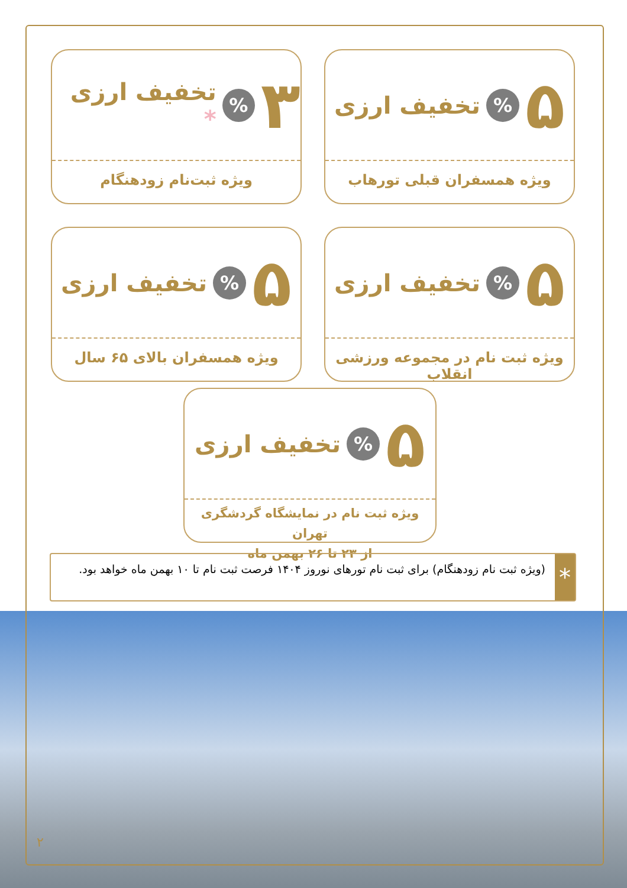۵
%
تخفیف ارزی
ویژه همسفران قبلی تورهاب
۳
%
تخفیف ارزی *
ویژه ثبت‌نام زودهنگام
۵
%
تخفیف ارزی
ویژه ثبت نام در مجموعه ورزشی انقلاب
۵
%
تخفیف ارزی
ویژه همسفران بالای ۶۵ سال
۵
%
تخفیف ارزی
ویژه ثبت نام در نمایشگاه گردشگری تهران
از ۲۳ تا ۲۶ بهمن ماه
*
(ویژه ثبت نام زودهنگام) برای ثبت نام تورهای نوروز ۱۴۰۴ فرصت ثبت نام تا ۱۰ بهمن ماه خواهد بود.
۲